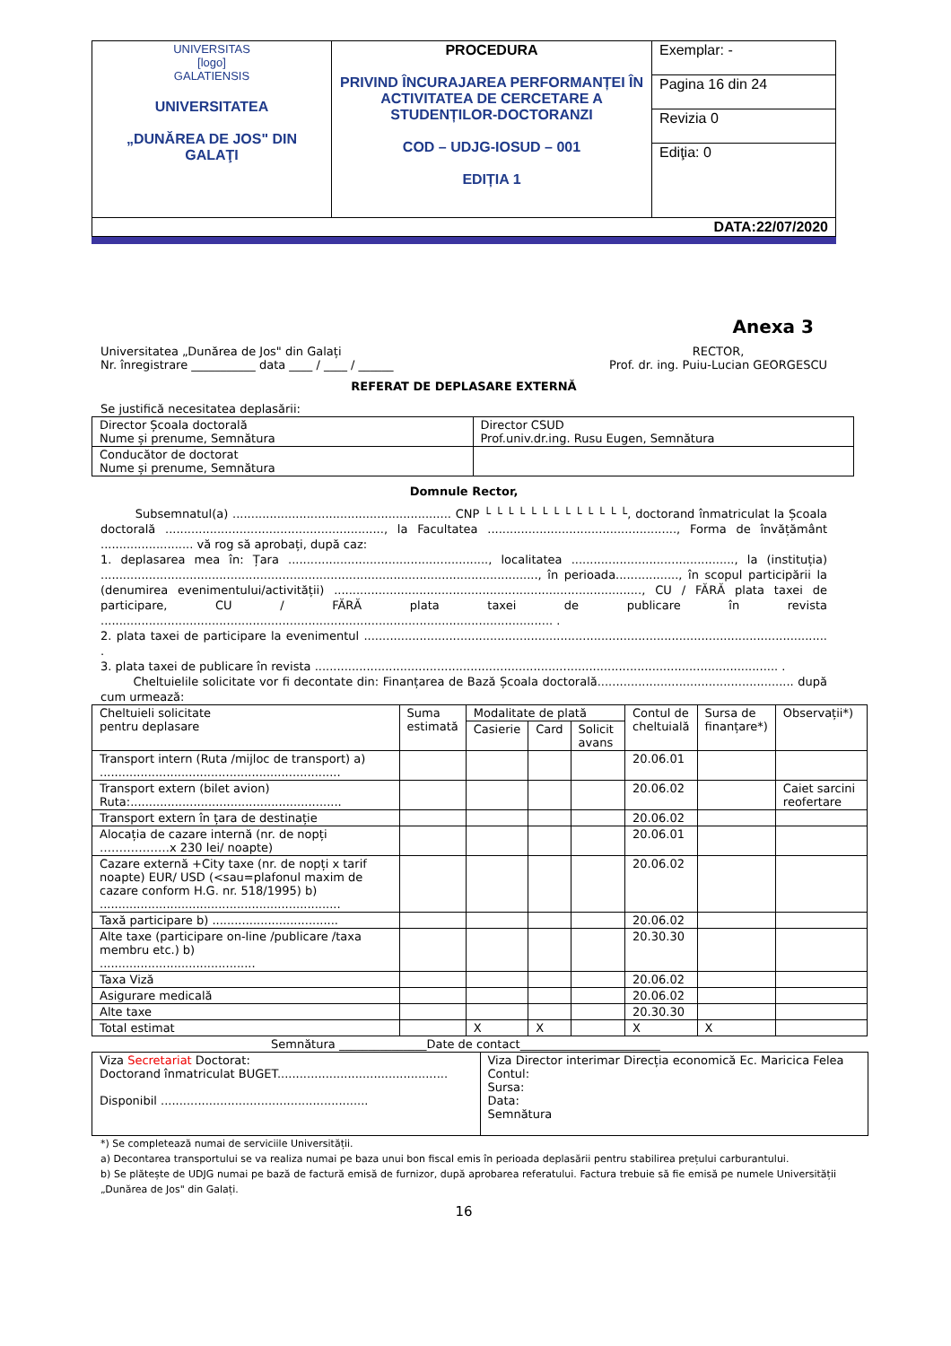| UNIVERSITAS [logo] GALATIENSIS UNIVERSITATEA „DUNĂREA DE JOS" DIN GALAŢI | PROCEDURA PRIVIND ÎNCURAJAREA PERFORMANȚEI ÎN ACTIVITATEA DE CERCETARE A STUDENȚILOR-DOCTORANZI COD – UDJG-IOSUD – 001 EDIȚIA 1 | Exemplar: - |
| | | Pagina 16 din 24 |
| | | Revizia 0 |
| | | Ediţia: 0 |
| DATA:22/07/2020 | | |
Anexa 3
Universitatea „Dunărea de Jos" din Galați
Nr. înregistrare ___________ data ____ / ____ / ______
RECTOR,
Prof. dr. ing. Puiu-Lucian GEORGESCU
REFERAT DE DEPLASARE EXTERNĂ
Se justifică necesitatea deplasării:
| Director Școala doctorală Nume și prenume, Semnătura | Director CSUD Prof.univ.dr.ing. Rusu Eugen, Semnătura |
| Conducător de doctorat Nume și prenume, Semnătura | |
Domnule Rector,
Subsemnatul(a) ........................................................... CNP └ └ └ └ └ └ └ └ └ └ └ └ └, doctorand înmatriculat la Școala doctorală ..........................................................., la Facultatea ..................................................., Forma de învățământ ......................... vă rog să aprobați, după caz:
1. deplasarea mea în: Țara ......................................................, localitatea ............................................, la (instituția) ......................................................................................................................, în perioada................., în scopul participării la (denumirea evenimentului/activității) ..................................................................................., CU / FĂRĂ plata taxei de participare, CU / FĂRĂ plata taxei de publicare în revista .......................................................................................................................... .
2. plata taxei de participare la evenimentul ............................................................................................................................. .
3. plata taxei de publicare în revista ............................................................................................................................. .
Cheltuielile solicitate vor fi decontate din: Finanțarea de Bază Școala doctorală..................................................... după cum urmează:
| Cheltuieli solicitate pentru deplasare | Suma estimată | Modalitate de plată | | | Contul de cheltuială | Sursa de finanțare*) | Observații*) |
| --- | --- | --- | --- | --- | --- | --- | --- |
| | | Casierie | Card | Solicit avans | | | |
| Transport intern (Ruta /mijloc de transport) a) ................................................................. | | | | | 20.06.01 | | |
| Transport extern (bilet avion) Ruta:......................................................... | | | | | 20.06.02 | | Caiet sarcini reofertare |
| Transport extern în țara de destinație | | | | | 20.06.02 | | |
| Alocația de cazare internă (nr. de nopți ………………x 230 lei/ noapte) | | | | | 20.06.01 | | |
| Cazare externă +City taxe (nr. de nopți x tarif noapte) EUR/ USD (<sau=plafonul maxim de cazare conform H.G. nr. 518/1995) b) ................................................................. | | | | | 20.06.02 | | |
| Taxă participare b) .................................. | | | | | 20.06.02 | | |
| Alte taxe (participare on-line /publicare /taxa membru etc.) b) .......................................... | | | | | 20.30.30 | | |
| Taxa Viză | | | | | 20.06.02 | | |
| Asigurare medicală | | | | | 20.06.02 | | |
| Alte taxe | | | | | 20.30.30 | | |
| Total estimat | | X | X | | X | X | |
Semnătura _______________Date de contact________________________
| Viza Secretariat Doctorat: Doctorand înmatriculat BUGET.............................................. Disponibil ........................................................ | Viza Director interimar Direcția economică Ec. Maricica Felea Contul: Sursa: Data: Semnătura |
*) Se completează numai de serviciile Universității.
a) Decontarea transportului se va realiza numai pe baza unui bon fiscal emis în perioada deplasării pentru stabilirea prețului carburantului.
b) Se plătește de UDJG numai pe bază de factură emisă de furnizor, după aprobarea referatului. Factura trebuie să fie emisă pe numele Universității „Dunărea de Jos" din Galați.
16